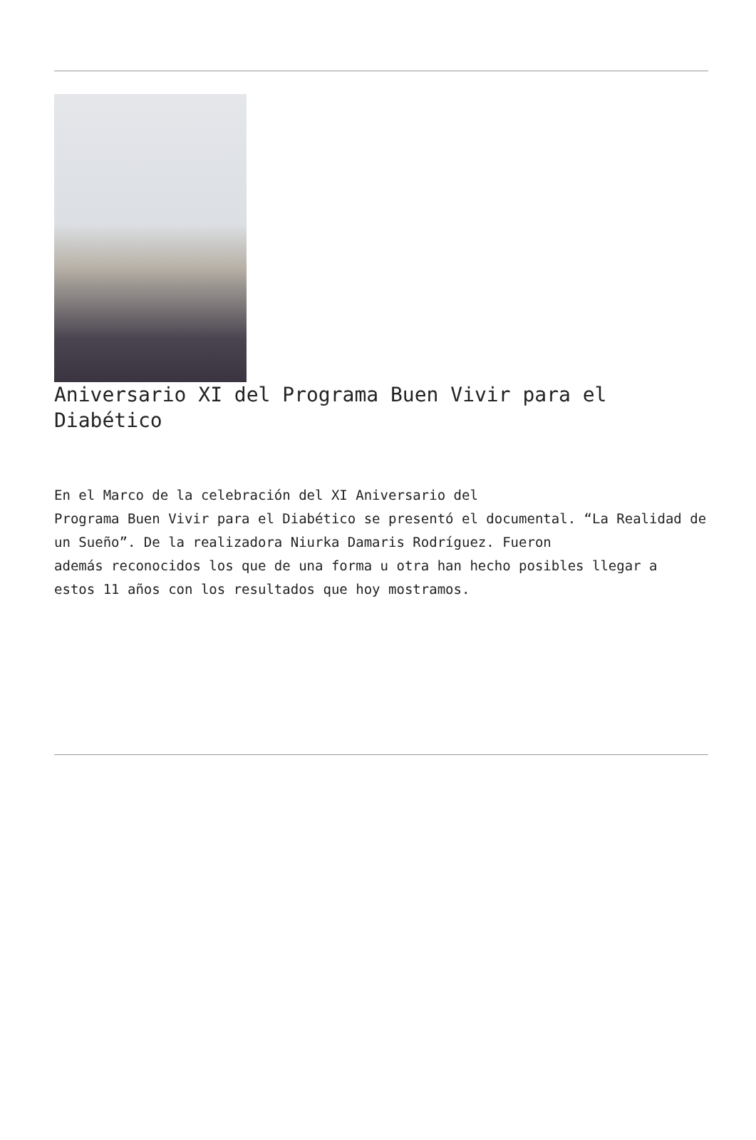Aniversario XI del Programa Buen Vivir para el Diabético
En el Marco de la celebración del XI Aniversario del
Programa Buen Vivir para el Diabético se presentó el documental. “La Realidad de un Sueño”. De la realizadora Niurka Damaris Rodríguez. Fueron
además reconocidos los que de una forma u otra han hecho posibles llegar a
estos 11 años con los resultados que hoy mostramos.